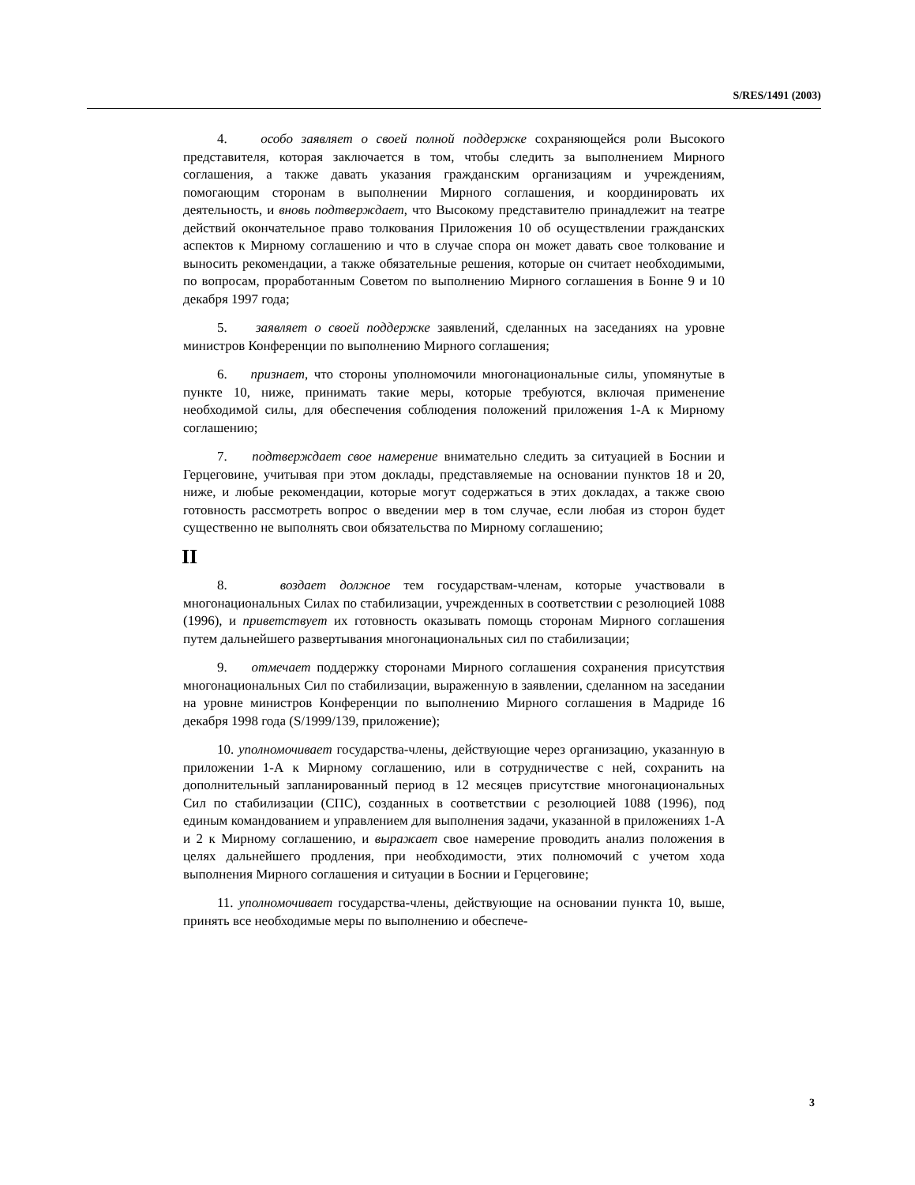S/RES/1491 (2003)
4. особо заявляет о своей полной поддержке сохраняющейся роли Высокого представителя, которая заключается в том, чтобы следить за выполнением Мирного соглашения, а также давать указания гражданским организациям и учреждениям, помогающим сторонам в выполнении Мирного соглашения, и координировать их деятельность, и вновь подтверждает, что Высокому представителю принадлежит на театре действий окончательное право толкования Приложения 10 об осуществлении гражданских аспектов к Мирному соглашению и что в случае спора он может давать свое толкование и выносить рекомендации, а также обязательные решения, которые он считает необходимыми, по вопросам, проработанным Советом по выполнению Мирного соглашения в Бонне 9 и 10 декабря 1997 года;
5. заявляет о своей поддержке заявлений, сделанных на заседаниях на уровне министров Конференции по выполнению Мирного соглашения;
6. признает, что стороны уполномочили многонациональные силы, упомянутые в пункте 10, ниже, принимать такие меры, которые требуются, включая применение необходимой силы, для обеспечения соблюдения положений приложения 1-А к Мирному соглашению;
7. подтверждает свое намерение внимательно следить за ситуацией в Боснии и Герцеговине, учитывая при этом доклады, представляемые на основании пунктов 18 и 20, ниже, и любые рекомендации, которые могут содержаться в этих докладах, а также свою готовность рассмотреть вопрос о введении мер в том случае, если любая из сторон будет существенно не выполнять свои обязательства по Мирному соглашению;
II
8. воздает должное тем государствам-членам, которые участвовали в многонациональных Силах по стабилизации, учрежденных в соответствии с резолюцией 1088 (1996), и приветствует их готовность оказывать помощь сторонам Мирного соглашения путем дальнейшего развертывания многонациональных сил по стабилизации;
9. отмечает поддержку сторонами Мирного соглашения сохранения присутствия многонациональных Сил по стабилизации, выраженную в заявлении, сделанном на заседании на уровне министров Конференции по выполнению Мирного соглашения в Мадриде 16 декабря 1998 года (S/1999/139, приложение);
10. уполномочивает государства-члены, действующие через организацию, указанную в приложении 1-А к Мирному соглашению, или в сотрудничестве с ней, сохранить на дополнительный запланированный период в 12 месяцев присутствие многонациональных Сил по стабилизации (СПС), созданных в соответствии с резолюцией 1088 (1996), под единым командованием и управлением для выполнения задачи, указанной в приложениях 1-А и 2 к Мирному соглашению, и выражает свое намерение проводить анализ положения в целях дальнейшего продления, при необходимости, этих полномочий с учетом хода выполнения Мирного соглашения и ситуации в Боснии и Герцеговине;
11. уполномочивает государства-члены, действующие на основании пункта 10, выше, принять все необходимые меры по выполнению и обеспече-
3